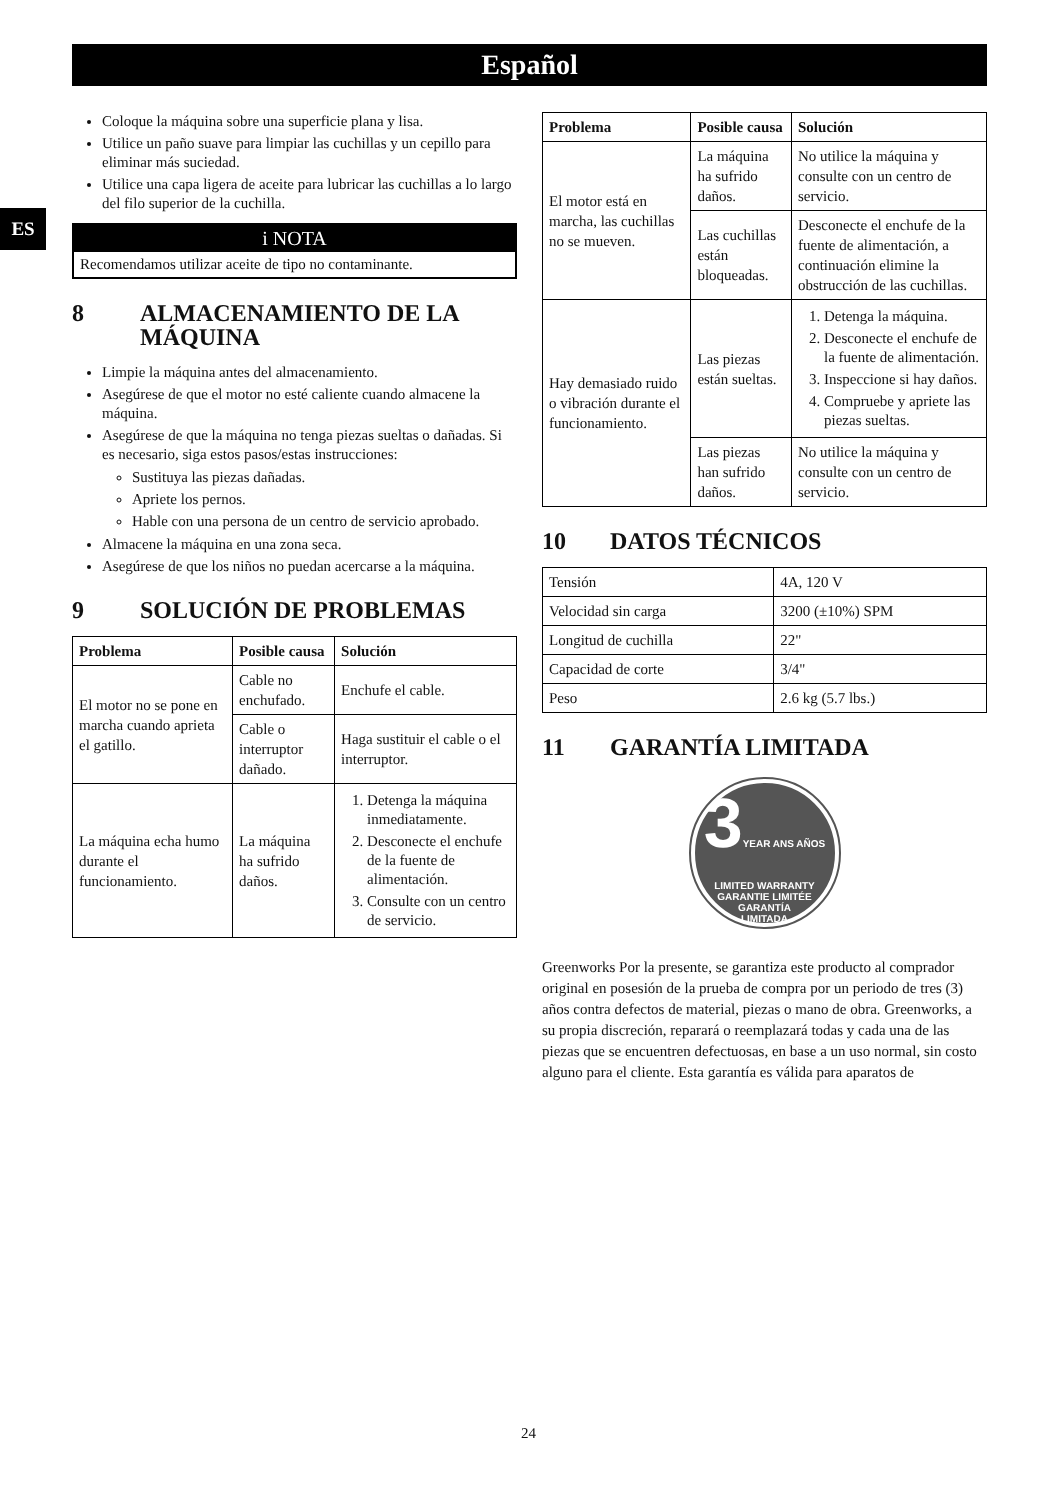Español
ES
Coloque la máquina sobre una superficie plana y lisa.
Utilice un paño suave para limpiar las cuchillas y un cepillo para eliminar más suciedad.
Utilice una capa ligera de aceite para lubricar las cuchillas a lo largo del filo superior de la cuchilla.
i NOTA
Recomendamos utilizar aceite de tipo no contaminante.
8 ALMACENAMIENTO DE LA MÁQUINA
Limpie la máquina antes del almacenamiento.
Asegúrese de que el motor no esté caliente cuando almacene la máquina.
Asegúrese de que la máquina no tenga piezas sueltas o dañadas. Si es necesario, siga estos pasos/estas instrucciones:
Sustituya las piezas dañadas.
Apriete los pernos.
Hable con una persona de un centro de servicio aprobado.
Almacene la máquina en una zona seca.
Asegúrese de que los niños no puedan acercarse a la máquina.
9 SOLUCIÓN DE PROBLEMAS
| Problema | Posible causa | Solución |
| --- | --- | --- |
| El motor no se pone en marcha cuando aprieta el gatillo. | Cable no enchufado. | Enchufe el cable. |
| | Cable o interruptor dañado. | Haga sustituir el cable o el interruptor. |
| La máquina echa humo durante el funcionamiento. | La máquina ha sufrido daños. | 1. Detenga la máquina inmediatamente. 2. Desconecte el enchufe de la fuente de alimentación. 3. Consulte con un centro de servicio. |
| Problema | Posible causa | Solución |
| --- | --- | --- |
| El motor está en marcha, las cuchillas no se mueven. | La máquina ha sufrido daños. | No utilice la máquina y consulte con un centro de servicio. |
| | Las cuchillas están bloqueadas. | Desconecte el enchufe de la fuente de alimentación, a continuación elimine la obstrucción de las cuchillas. |
| Hay demasiado ruido o vibración durante el funcionamiento. | Las piezas están sueltas. | 1. Detenga la máquina. 2. Desconecte el enchufe de la fuente de alimentación. 3. Inspeccione si hay daños. 4. Compruebe y apriete las piezas sueltas. |
| | Las piezas han sufrido daños. | No utilice la máquina y consulte con un centro de servicio. |
10 DATOS TÉCNICOS
| Tensión | 4A, 120 V |
| Velocidad sin carga | 3200 (±10%) SPM |
| Longitud de cuchilla | 22" |
| Capacidad de corte | 3/4" |
| Peso | 2.6 kg (5.7 lbs.) |
11 GARANTÍA LIMITADA
3YEAR ANS AÑOS
LIMITED WARRANTY
GARANTIE LIMITÉE
GARANTÍA
LIMITADA
Greenworks Por la presente, se garantiza este producto al comprador original en posesión de la prueba de compra por un periodo de tres (3) años contra defectos de material, piezas o mano de obra. Greenworks, a su propia discreción, reparará o reemplazará todas y cada una de las piezas que se encuentren defectuosas, en base a un uso normal, sin costo alguno para el cliente. Esta garantía es válida para aparatos de
24